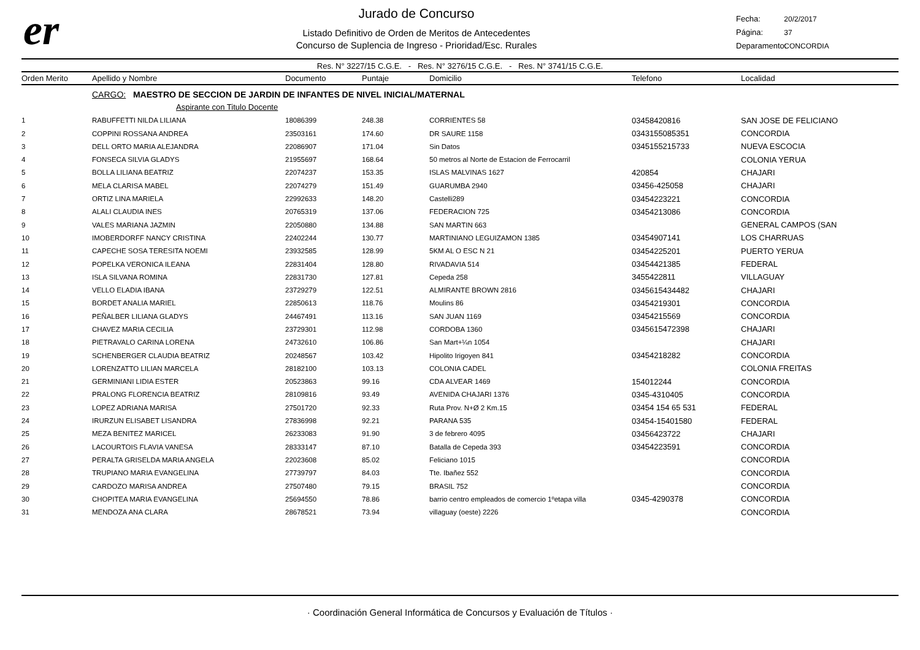er
Jurado de Concurso
Listado Definitivo de Orden de Meritos de Antecedentes
Concurso de Suplencia de Ingreso - Prioridad/Esc. Rurales
Fecha: 20/2/2017
Página: 37
Deparamento: CONCORDIA
Res. N° 3227/15 C.G.E. - Res. N° 3276/15 C.G.E. - Res. N° 3741/15 C.G.E.
| Orden Merito | Apellido y Nombre | Documento | Puntaje | Domicilio | Telefono | Localidad |
| --- | --- | --- | --- | --- | --- | --- |
| | CARGO: MAESTRO DE SECCION DE JARDIN DE INFANTES DE NIVEL INICIAL/MATERNAL | | | | | |
| | Aspirante con Titulo Docente | | | | | |
| 1 | RABUFFETTI NILDA LILIANA | 18086399 | 248.38 | CORRIENTES 58 | 03458420816 | SAN JOSE DE FELICIANO |
| 2 | COPPINI ROSSANA ANDREA | 23503161 | 174.60 | DR SAURE 1158 | 0343155085351 | CONCORDIA |
| 3 | DELL ORTO MARIA ALEJANDRA | 22086907 | 171.04 | Sin Datos | 0345155215733 | NUEVA ESCOCIA |
| 4 | FONSECA SILVIA GLADYS | 21955697 | 168.64 | 50 metros al Norte de Estacion de Ferrocarril | | COLONIA YERUA |
| 5 | BOLLA LILIANA BEATRIZ | 22074237 | 153.35 | ISLAS MALVINAS 1627 | 420854 | CHAJARI |
| 6 | MELA CLARISA MABEL | 22074279 | 151.49 | GUARUMBA 2940 | 03456-425058 | CHAJARI |
| 7 | ORTIZ LINA MARIELA | 22992633 | 148.20 | Castelli289 | 03454223221 | CONCORDIA |
| 8 | ALALI CLAUDIA INES | 20765319 | 137.06 | FEDERACION 725 | 03454213086 | CONCORDIA |
| 9 | VALES MARIANA JAZMIN | 22050880 | 134.88 | SAN MARTIN 663 | | GENERAL CAMPOS (SAN |
| 10 | IMOBERDORFF NANCY CRISTINA | 22402244 | 130.77 | MARTINIANO LEGUIZAMON 1385 | 03454907141 | LOS CHARRUAS |
| 11 | CAPECHE SOSA TERESITA NOEMI | 23932585 | 128.99 | 5KM AL O ESC N 21 | 03454225201 | PUERTO YERUA |
| 12 | POPELKA VERONICA ILEANA | 22831404 | 128.80 | RIVADAVIA 514 | 03454421385 | FEDERAL |
| 13 | ISLA SILVANA ROMINA | 22831730 | 127.81 | Cepeda 258 | 3455422811 | VILLAGUAY |
| 14 | VELLO ELADIA IBANA | 23729279 | 122.51 | ALMIRANTE BROWN 2816 | 0345615434482 | CHAJARI |
| 15 | BORDET ANALIA MARIEL | 22850613 | 118.76 | Moulins 86 | 03454219301 | CONCORDIA |
| 16 | PEÑALBER LILIANA GLADYS | 24467491 | 113.16 | SAN JUAN 1169 | 03454215569 | CONCORDIA |
| 17 | CHAVEZ MARIA CECILIA | 23729301 | 112.98 | CORDOBA 1360 | 0345615472398 | CHAJARI |
| 18 | PIETRAVALO CARINA LORENA | 24732610 | 106.86 | San Mart+¼n 1054 | | CHAJARI |
| 19 | SCHENBERGER CLAUDIA BEATRIZ | 20248567 | 103.42 | Hipolito Irigoyen 841 | 03454218282 | CONCORDIA |
| 20 | LORENZATTO LILIAN MARCELA | 28182100 | 103.13 | COLONIA CADEL | | COLONIA FREITAS |
| 21 | GERMINIANI LIDIA ESTER | 20523863 | 99.16 | CDA ALVEAR 1469 | 154012244 | CONCORDIA |
| 22 | PRALONG FLORENCIA BEATRIZ | 28109816 | 93.49 | AVENIDA CHAJARI 1376 | 0345-4310405 | CONCORDIA |
| 23 | LOPEZ ADRIANA MARISA | 27501720 | 92.33 | Ruta Prov. N+Ø 2 Km.15 | 03454 154 65 531 | FEDERAL |
| 24 | IRURZUN ELISABET LISANDRA | 27836998 | 92.21 | PARANA 535 | 03454-15401580 | FEDERAL |
| 25 | MEZA BENITEZ MARICEL | 26233083 | 91.90 | 3 de febrero 4095 | 03456423722 | CHAJARI |
| 26 | LACOURTOIS FLAVIA VANESA | 28333147 | 87.10 | Batalla de Cepeda 393 | 03454223591 | CONCORDIA |
| 27 | PERALTA GRISELDA MARIA ANGELA | 22023608 | 85.02 | Feliciano 1015 | | CONCORDIA |
| 28 | TRUPIANO MARIA EVANGELINA | 27739797 | 84.03 | Tte. Ibañez 552 | | CONCORDIA |
| 29 | CARDOZO MARISA ANDREA | 27507480 | 79.15 | BRASIL 752 | | CONCORDIA |
| 30 | CHOPITEA MARIA EVANGELINA | 25694550 | 78.86 | barrio centro empleados de comercio 1ºetapa villa | 0345-4290378 | CONCORDIA |
| 31 | MENDOZA ANA CLARA | 28678521 | 73.94 | villaguay (oeste) 2226 | | CONCORDIA |
· Coordinación General Informática de Concursos y Evaluación de Títulos ·